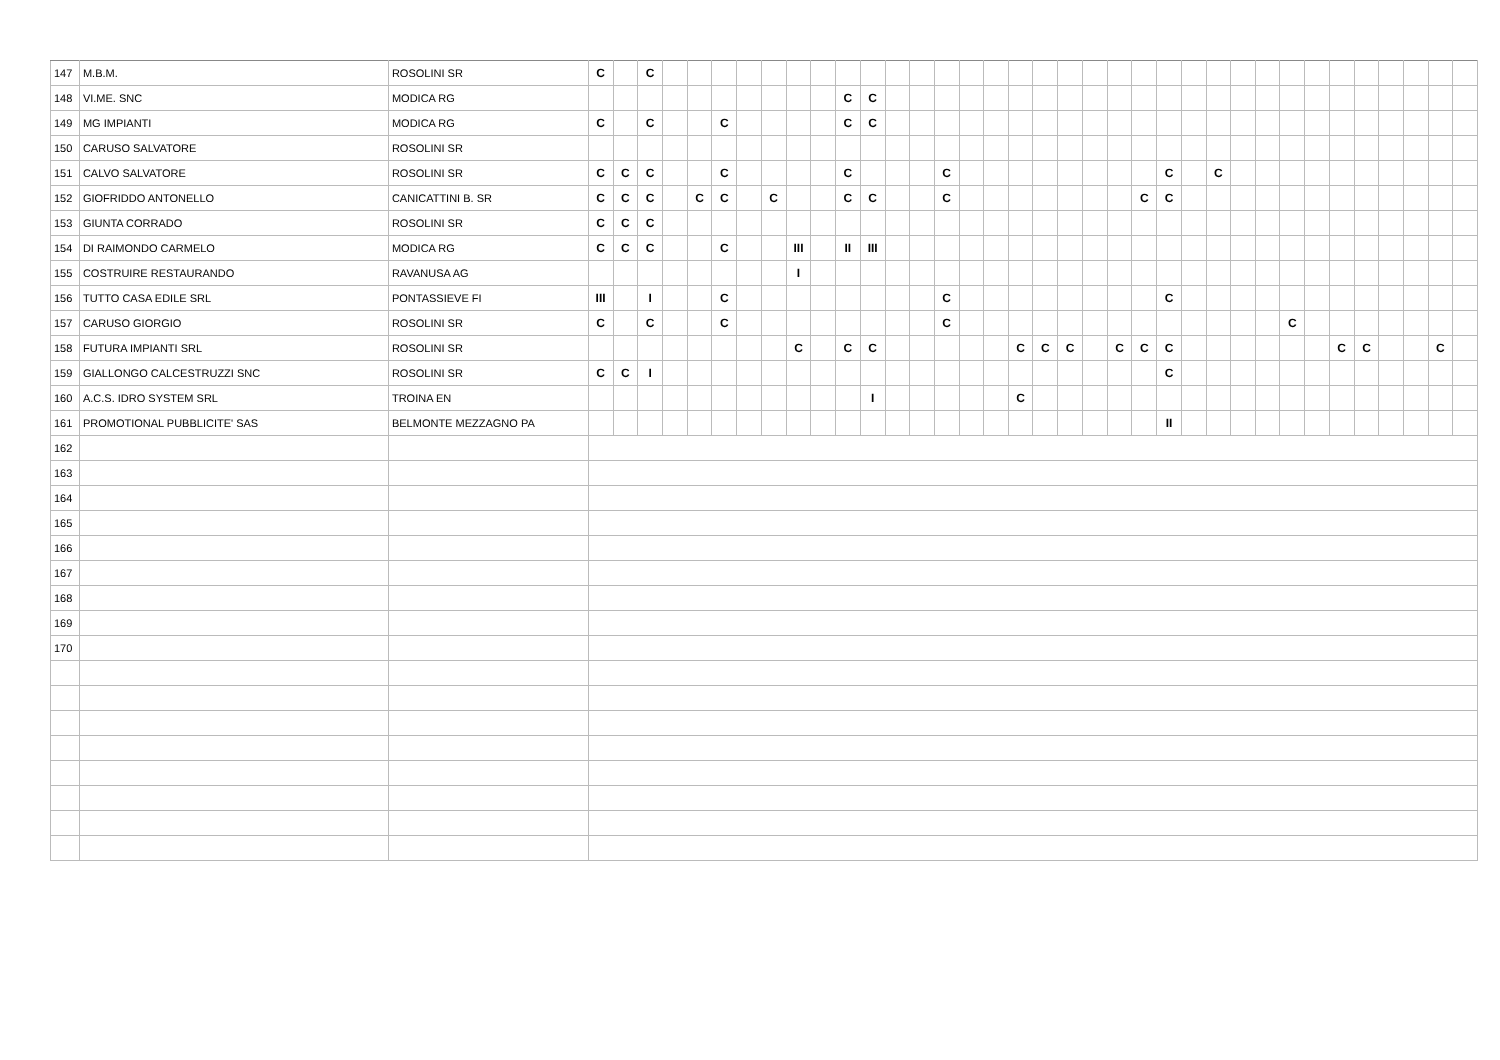| 147 | M.B.M. | ROSOLINI SR | C | | C | | | | | | | | | | | | | | | | | | | | | | | | | | | | | | | | | |
| 148 | VI.ME. SNC | MODICA RG | | | | | | | | | | | C | C | | | | | | | | | | | | | | | | | | | | | | | | |
| 149 | MG IMPIANTI | MODICA RG | C | | C | | | C | | | | | C | C | | | | | | | | | | | | | | | | | | | | | | | | |
| 150 | CARUSO SALVATORE | ROSOLINI SR | | | | | | | | | | | | | | | | | | | | | | | | | | | | | | | | | | | | |
| 151 | CALVO SALVATORE | ROSOLINI SR | C | C | C | | | C | | | | | C | | | | C | | | | | | | | | C | | C | | | | | | | | | | |
| 152 | GIOFRIDDO ANTONELLO | CANICATTINI B. SR | C | C | C | | C | C | | C | | | C | C | | | C | | | | | | | | C | C | | | | | | | | | | | | |
| 153 | GIUNTA CORRADO | ROSOLINI SR | C | C | C | | | | | | | | | | | | | | | | | | | | | | | | | | | | | | | | | |
| 154 | DI RAIMONDO CARMELO | MODICA RG | C | C | C | | | C | | | III | | II | III | | | | | | | | | | | | | | | | | | | | | | | | |
| 155 | COSTRUIRE RESTAURANDO | RAVANUSA AG | | | | | | | | | I | | | | | | | | | | | | | | | | | | | | | | | | | | | |
| 156 | TUTTO CASA EDILE SRL | PONTASSIEVE FI | III | | I | | | C | | | | | | | | | C | | | | | | | | | C | | | | | | | | | | | | |
| 157 | CARUSO GIORGIO | ROSOLINI SR | C | | C | | | C | | | | | | | | | C | | | | | | | | | | | | | | C | | | | | | | |
| 158 | FUTURA IMPIANTI SRL | ROSOLINI SR | | | | | | | | | C | | C | C | | | | | | C | C | C | | C | C | C | | | | | | | C | C | | | C | |
| 159 | GIALLONGO CALCESTRUZZI SNC | ROSOLINI SR | C | C | I | | | | | | | | | | | | | | | | | | | | | C | | | | | | | | | | | | |
| 160 | A.C.S. IDRO SYSTEM SRL | TROINA EN | | | | | | | | | | | | I | | | | | | C | | | | | | | | | | | | | | | | | | |
| 161 | PROMOTIONAL PUBBLICITE' SAS | BELMONTE MEZZAGNO PA | | | | | | | | | | | | | | | | | | | | | | | | II | | | | | | | | | | | | |
| 162 | | | | | | | | | | | | | | | | | | | | | | | | | | | | | | | | | | | | | | |
| 163 | | | | | | | | | | | | | | | | | | | | | | | | | | | | | | | | | | | | | | |
| 164 | | | | | | | | | | | | | | | | | | | | | | | | | | | | | | | | | | | | | | |
| 165 | | | | | | | | | | | | | | | | | | | | | | | | | | | | | | | | | | | | | | |
| 166 | | | | | | | | | | | | | | | | | | | | | | | | | | | | | | | | | | | | | | |
| 167 | | | | | | | | | | | | | | | | | | | | | | | | | | | | | | | | | | | | | | |
| 168 | | | | | | | | | | | | | | | | | | | | | | | | | | | | | | | | | | | | | | |
| 169 | | | | | | | | | | | | | | | | | | | | | | | | | | | | | | | | | | | | | | |
| 170 | | | | | | | | | | | | | | | | | | | | | | | | | | | | | | | | | | | | | | |